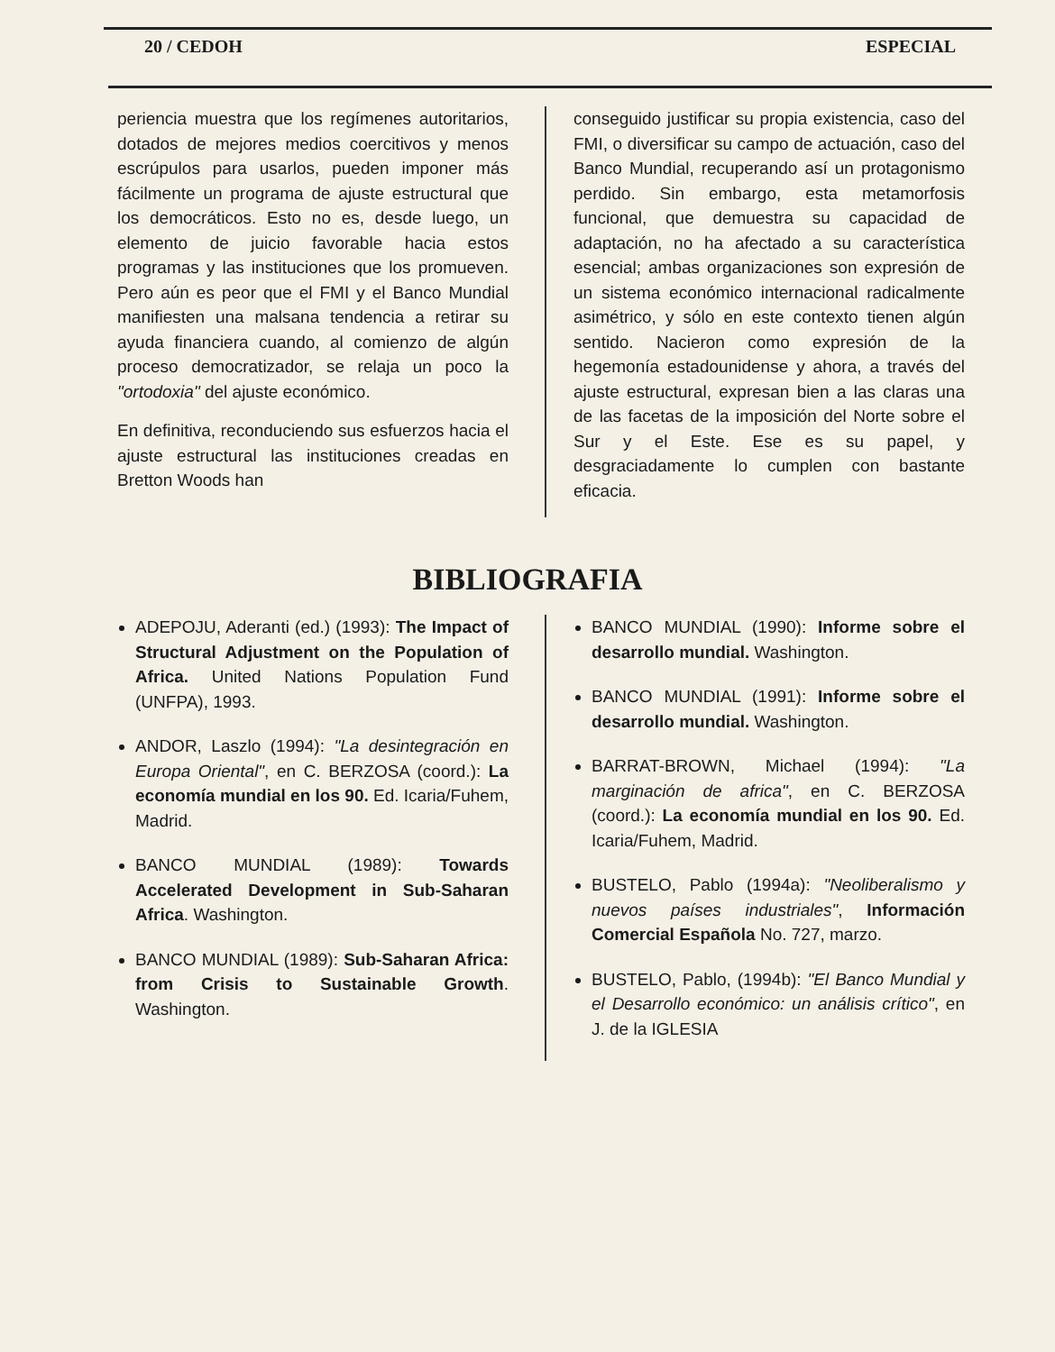20 / CEDOH ESPECIAL
periencia muestra que los regímenes autoritarios, dotados de mejores medios coercitivos y menos escrúpulos para usarlos, pueden imponer más fácilmente un programa de ajuste estructural que los democráticos. Esto no es, desde luego, un elemento de juicio favorable hacia estos programas y las instituciones que los promueven. Pero aún es peor que el FMI y el Banco Mundial manifiesten una malsana tendencia a retirar su ayuda financiera cuando, al comienzo de algún proceso democratizador, se relaja un poco la "ortodoxia" del ajuste económico.
En definitiva, reconduciendo sus esfuerzos hacia el ajuste estructural las instituciones creadas en Bretton Woods han
conseguido justificar su propia existencia, caso del FMI, o diversificar su campo de actuación, caso del Banco Mundial, recuperando así un protagonismo perdido. Sin embargo, esta metamorfosis funcional, que demuestra su capacidad de adaptación, no ha afectado a su característica esencial; ambas organizaciones son expresión de un sistema económico internacional radicalmente asimétrico, y sólo en este contexto tienen algún sentido. Nacieron como expresión de la hegemonía estadounidense y ahora, a través del ajuste estructural, expresan bien a las claras una de las facetas de la imposición del Norte sobre el Sur y el Este. Ese es su papel, y desgraciadamente lo cumplen con bastante eficacia.
BIBLIOGRAFIA
ADEPOJU, Aderanti (ed.) (1993): The Impact of Structural Adjustment on the Population of Africa. United Nations Population Fund (UNFPA), 1993.
ANDOR, Laszlo (1994): "La desintegración en Europa Oriental", en C. BERZOSA (coord.): La economía mundial en los 90. Ed. Icaria/Fuhem, Madrid.
BANCO MUNDIAL (1989): Towards Accelerated Development in Sub-Saharan Africa. Washington.
BANCO MUNDIAL (1989): Sub-Saharan Africa: from Crisis to Sustainable Growth. Washington.
BANCO MUNDIAL (1990): Informe sobre el desarrollo mundial. Washington.
BANCO MUNDIAL (1991): Informe sobre el desarrollo mundial. Washington.
BARRAT-BROWN, Michael (1994): "La marginación de africa", en C. BERZOSA (coord.): La economía mundial en los 90. Ed. Icaria/Fuhem, Madrid.
BUSTELO, Pablo (1994a): "Neoliberalismo y nuevos países industriales", Información Comercial Española No. 727, marzo.
BUSTELO, Pablo, (1994b): "El Banco Mundial y el Desarrollo económico: un análisis crítico", en J. de la IGLESIA